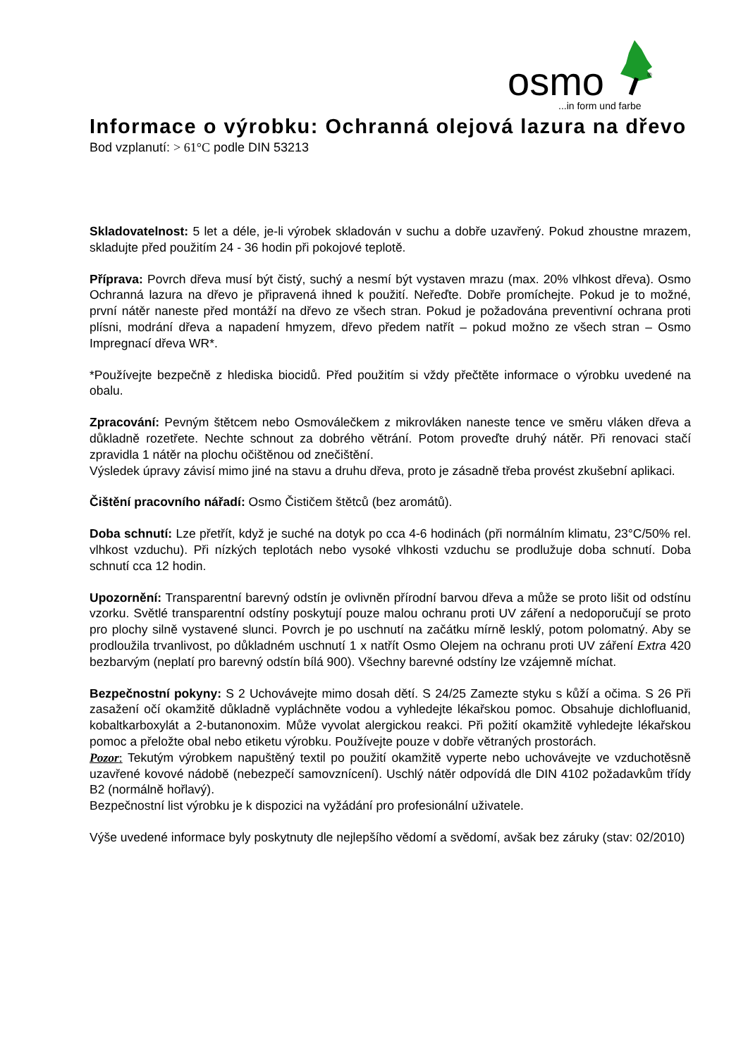osmo
®
...in form und farbe
Informace o výrobku: Ochranná olejová lazura na dřevo
Bod vzplanutí: > 61°C podle DIN 53213
Skladovatelnost: 5 let a déle, je-li výrobek skladován v suchu a dobře uzavřený. Pokud zhoustne mrazem, skladujte před použitím 24 - 36 hodin při pokojové teplotě.
Příprava: Povrch dřeva musí být čistý, suchý a nesmí být vystaven mrazu (max. 20% vlhkost dřeva). Osmo Ochranná lazura na dřevo je připravená ihned k použití. Neřeďte. Dobře promíchejte. Pokud je to možné, první nátěr naneste před montáží na dřevo ze všech stran. Pokud je požadována preventivní ochrana proti plísni, modrání dřeva a napadení hmyzem, dřevo předem natřít – pokud možno ze všech stran – Osmo Impregnací dřeva WR*.
*Používejte bezpečně z hlediska biocidů. Před použitím si vždy přečtěte informace o výrobku uvedené na obalu.
Zpracování: Pevným štětcem nebo Osmoválečkem z mikrovláken naneste tence ve směru vláken dřeva a důkladně rozetřete. Nechte schnout za dobrého větrání. Potom proveďte druhý nátěr. Při renovaci stačí zpravidla 1 nátěr na plochu očištěnou od znečištění.
Výsledek úpravy závisí mimo jiné na stavu a druhu dřeva, proto je zásadně třeba provést zkušební aplikaci.
Čištění pracovního nářadí: Osmo Čističem štětců (bez aromátů).
Doba schnutí: Lze přetřít, když je suché na dotyk po cca 4-6 hodinách (při normálním klimatu, 23°C/50% rel. vlhkost vzduchu). Při nízkých teplotách nebo vysoké vlhkosti vzduchu se prodlužuje doba schnutí. Doba schnutí cca 12 hodin.
Upozornění: Transparentní barevný odstín je ovlivněn přírodní barvou dřeva a může se proto lišit od odstínu vzorku. Světlé transparentní odstíny poskytují pouze malou ochranu proti UV záření a nedoporučují se proto pro plochy silně vystavené slunci. Povrch je po uschnutí na začátku mírně lesklý, potom polomatný. Aby se prodloužila trvanlivost, po důkladném uschnutí 1 x natřít Osmo Olejem na ochranu proti UV záření Extra 420 bezbarvým (neplatí pro barevný odstín bílá 900). Všechny barevné odstíny lze vzájemně míchat.
Bezpečnostní pokyny: S 2 Uchovávejte mimo dosah dětí. S 24/25 Zamezte styku s kůží a očima. S 26 Při zasažení očí okamžitě důkladně vypláchněte vodou a vyhledejte lékařskou pomoc. Obsahuje dichlofluanid, kobaltkarboxylát a 2-butanonoxim. Může vyvolat alergickou reakci. Při požití okamžitě vyhledejte lékařskou pomoc a přeložte obal nebo etiketu výrobku. Používejte pouze v dobře větraných prostorách.
Pozor: Tekutým výrobkem napuštěný textil po použití okamžitě vyperte nebo uchovávejte ve vzduchotěsně uzavřené kovové nádobě (nebezpečí samovznícení). Uschlý nátěr odpovídá dle DIN 4102 požadavkům třídy B2 (normálně hořlavý).
Bezpečnostní list výrobku je k dispozici na vyžádání pro profesionální uživatele.
Výše uvedené informace byly poskytnuty dle nejlepšího vědomí a svědomí, avšak bez záruky (stav: 02/2010)